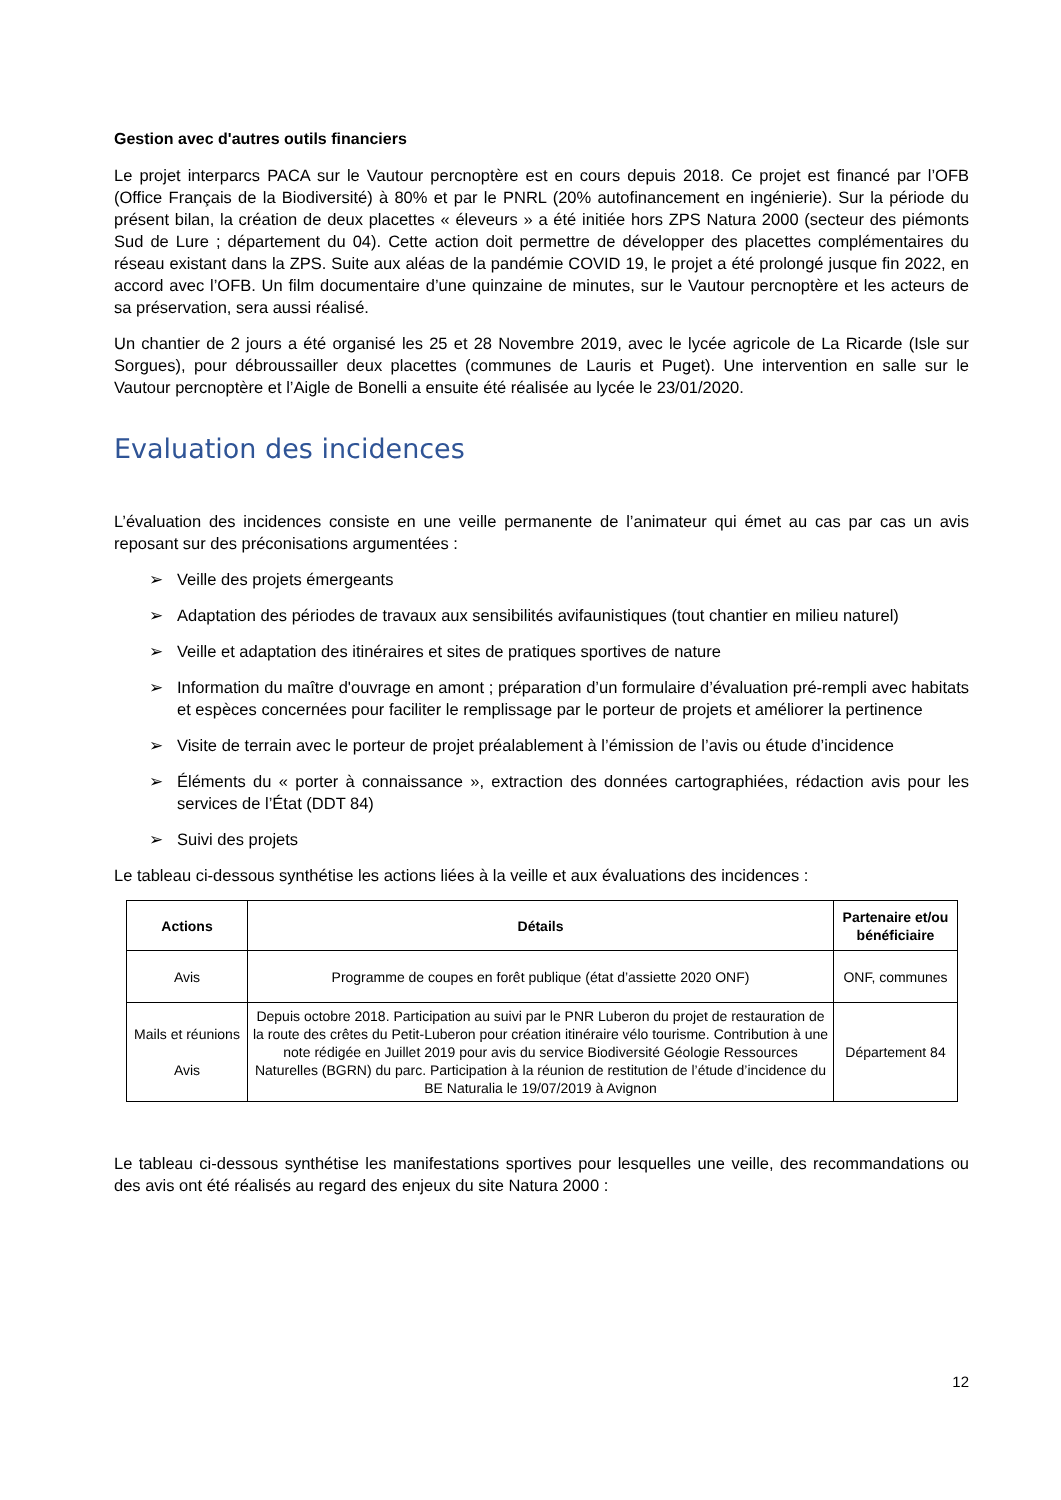Gestion avec d'autres outils financiers
Le projet interparcs PACA sur le Vautour percnoptère est en cours depuis 2018. Ce projet est financé par l’OFB (Office Français de la Biodiversité) à 80% et par le PNRL (20% autofinancement en ingénierie). Sur la période du présent bilan, la création de deux placettes « éleveurs » a été initiée hors ZPS Natura 2000 (secteur des piémonts Sud de Lure ; département du 04). Cette action doit permettre de développer des placettes complémentaires du réseau existant dans la ZPS. Suite aux aléas de la pandémie COVID 19, le projet a été prolongé jusque fin 2022, en accord avec l’OFB. Un film documentaire d’une quinzaine de minutes, sur le Vautour percnoptère et les acteurs de sa préservation, sera aussi réalisé.
Un chantier de 2 jours a été organisé les 25 et 28 Novembre 2019, avec le lycée agricole de La Ricarde (Isle sur Sorgues), pour débroussailler deux placettes (communes de Lauris et Puget). Une intervention en salle sur le Vautour percnoptère et l’Aigle de Bonelli a ensuite été réalisée au lycée le 23/01/2020.
Evaluation des incidences
L’évaluation des incidences consiste en une veille permanente de l’animateur qui émet au cas par cas un avis reposant sur des préconisations argumentées :
➢ Veille des projets émergeants
➢ Adaptation des périodes de travaux aux sensibilités avifaunistiques (tout chantier en milieu naturel)
➢ Veille et adaptation des itinéraires et sites de pratiques sportives de nature
➢ Information du maître d'ouvrage en amont ; préparation d’un formulaire d’évaluation pré-rempli avec habitats et espèces concernées pour faciliter le remplissage par le porteur de projets et améliorer la pertinence
➢ Visite de terrain avec le porteur de projet préalablement à l’émission de l’avis ou étude d’incidence
➢ Éléments du « porter à connaissance », extraction des données cartographiées, rédaction avis pour les services de l’État (DDT 84)
➢ Suivi des projets
Le tableau ci-dessous synthétise les actions liées à la veille et aux évaluations des incidences :
| Actions | Détails | Partenaire et/ou bénéficiaire |
| --- | --- | --- |
| Avis | Programme de coupes en forêt publique (état d’assiette 2020 ONF) | ONF, communes |
| Mails et réunions Avis | Depuis octobre 2018. Participation au suivi par le PNR Luberon du projet de restauration de la route des crêtes du Petit-Luberon pour création itinéraire vélo tourisme. Contribution à une note rédigée en Juillet 2019 pour avis du service Biodiversité Géologie Ressources Naturelles (BGRN) du parc. Participation à la réunion de restitution de l’étude d’incidence du BE Naturalia le 19/07/2019 à Avignon | Département 84 |
Le tableau ci-dessous synthétise les manifestations sportives pour lesquelles une veille, des recommandations ou des avis ont été réalisés au regard des enjeux du site Natura 2000 :
12